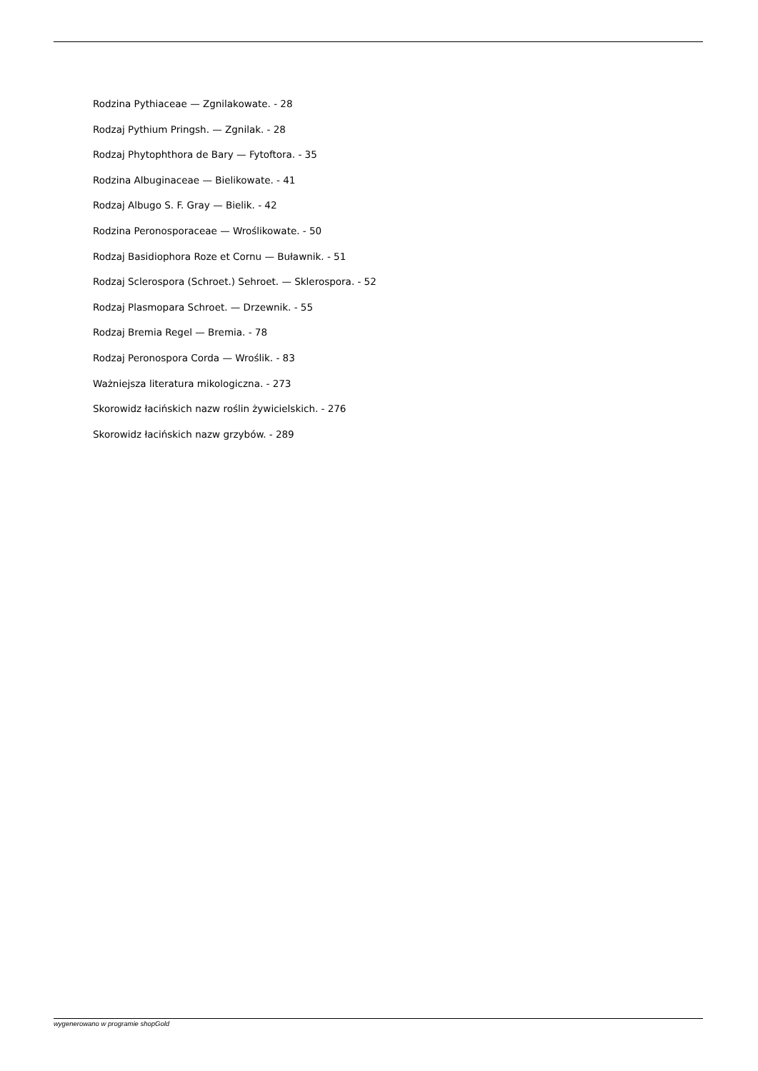Rodzina Pythiaceae — Zgnilakowate. - 28
Rodzaj Pythium Pringsh. — Zgnilak. - 28
Rodzaj Phytophthora de Bary — Fytoftora. - 35
Rodzina Albuginaceae — Bielikowate. - 41
Rodzaj Albugo S. F. Gray — Bielik. - 42
Rodzina Peronosporaceae — Wroślikowate. - 50
Rodzaj Basidiophora Roze et Cornu — Buławnik. - 51
Rodzaj Sclerospora (Schroet.) Sehroet. — Sklerospora. - 52
Rodzaj Plasmopara Schroet. — Drzewnik. - 55
Rodzaj Bremia Regel — Bremia. - 78
Rodzaj Peronospora Corda — Wroślik. - 83
Ważniejsza literatura mikologiczna. - 273
Skorowidz łacińskich nazw roślin żywicielskich. - 276
Skorowidz łacińskich nazw grzybów. - 289
wygenerowano w programie shopGold